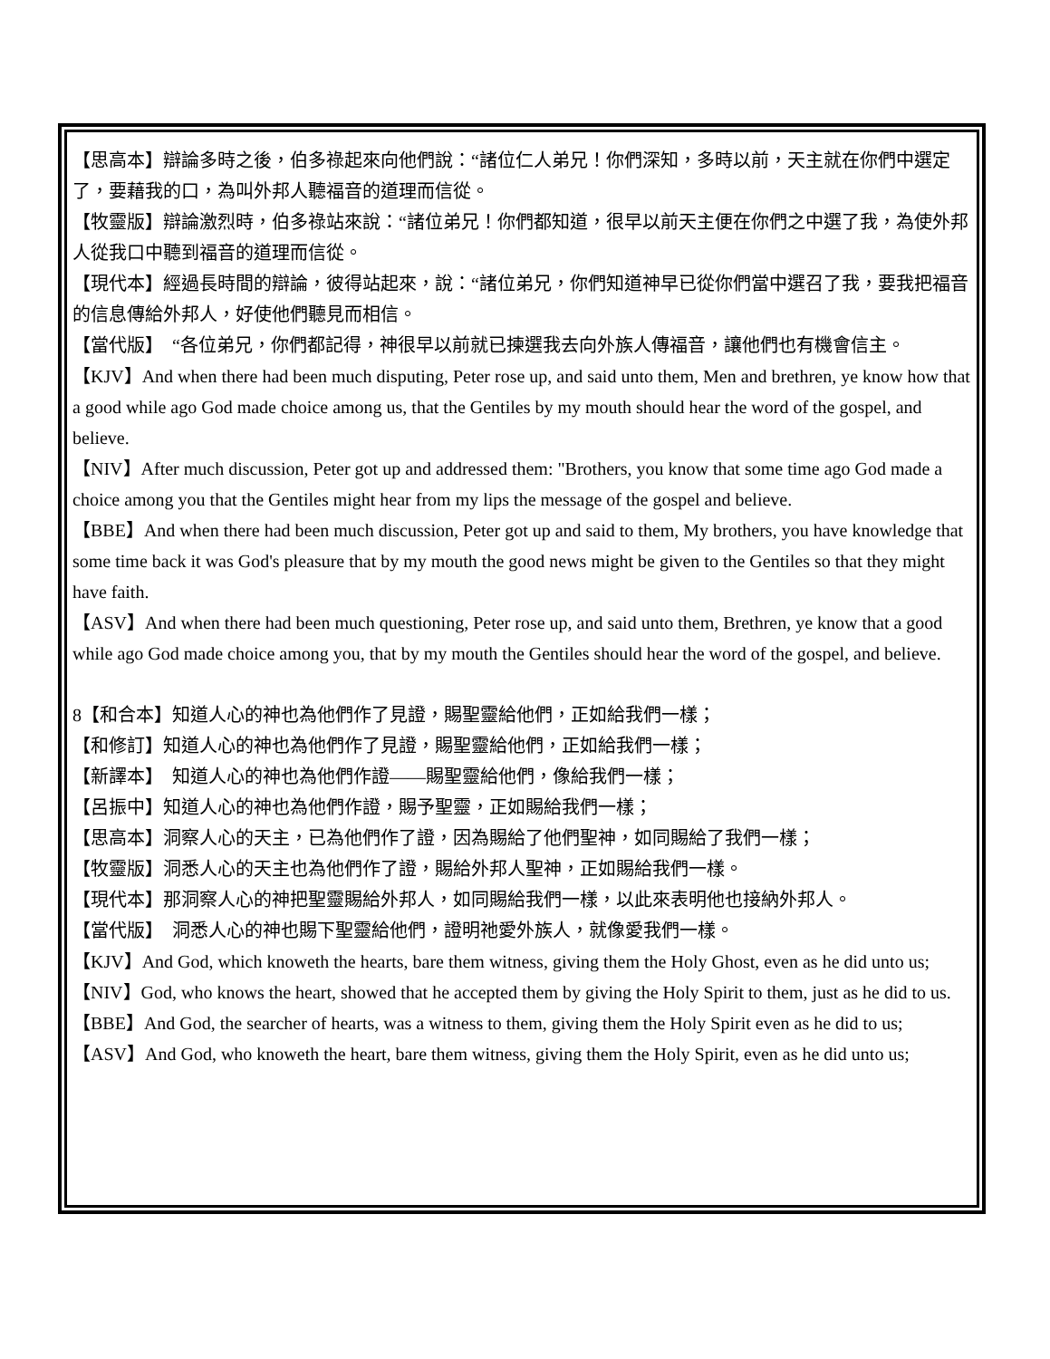【思高本】辯論多時之後，伯多祿起來向他們說：“諸位仁人弟兄！你們深知，多時以前，天主就在你們中選定了，要藉我的口，為叫外邦人聽福音的道理而信從。
【牧靈版】辯論激烈時，伯多祿站來說：“諸位弟兄！你們都知道，很早以前天主便在你們之中選了我，為使外邦人從我口中聽到福音的道理而信從。
【現代本】經過長時間的辯論，彼得站起來，說：“諸位弟兄，你們知道神早已從你們當中選召了我，要我把福音的信息傳給外邦人，好使他們聽見而相信。
【當代版】　“各位弟兄，你們都記得，神很早以前就已揀選我去向外族人傳福音，讓他們也有機會信主。
【KJV】And when there had been much disputing, Peter rose up, and said unto them, Men and brethren, ye know how that a good while ago God made choice among us, that the Gentiles by my mouth should hear the word of the gospel, and believe.
【NIV】After much discussion, Peter got up and addressed them: "Brothers, you know that some time ago God made a choice among you that the Gentiles might hear from my lips the message of the gospel and believe.
【BBE】And when there had been much discussion, Peter got up and said to them, My brothers, you have knowledge that some time back it was God's pleasure that by my mouth the good news might be given to the Gentiles so that they might have faith.
【ASV】And when there had been much questioning, Peter rose up, and said unto them, Brethren, ye know that a good while ago God made choice among you, that by my mouth the Gentiles should hear the word of the gospel, and believe.
8【和合本】知道人心的神也為他們作了見證，賜聖靈給他們，正如給我們一樣；
【和修訂】知道人心的神也為他們作了見證，賜聖靈給他們，正如給我們一樣；
【新譯本】　知道人心的神也為他們作證——賜聖靈給他們，像給我們一樣；
【呂振中】知道人心的神也為他們作證，賜予聖靈，正如賜給我們一樣；
【思高本】洞察人心的天主，已為他們作了證，因為賜給了他們聖神，如同賜給了我們一樣；
【牧靈版】洞悉人心的天主也為他們作了證，賜給外邦人聖神，正如賜給我們一樣。
【現代本】那洞察人心的神把聖靈賜給外邦人，如同賜給我們一樣，以此來表明他也接納外邦人。
【當代版】　洞悉人心的神也賜下聖靈給他們，證明祂愛外族人，就像愛我們一樣。
【KJV】And God, which knoweth the hearts, bare them witness, giving them the Holy Ghost, even as he did unto us;
【NIV】God, who knows the heart, showed that he accepted them by giving the Holy Spirit to them, just as he did to us.
【BBE】And God, the searcher of hearts, was a witness to them, giving them the Holy Spirit even as he did to us;
【ASV】And God, who knoweth the heart, bare them witness, giving them the Holy Spirit, even as he did unto us;